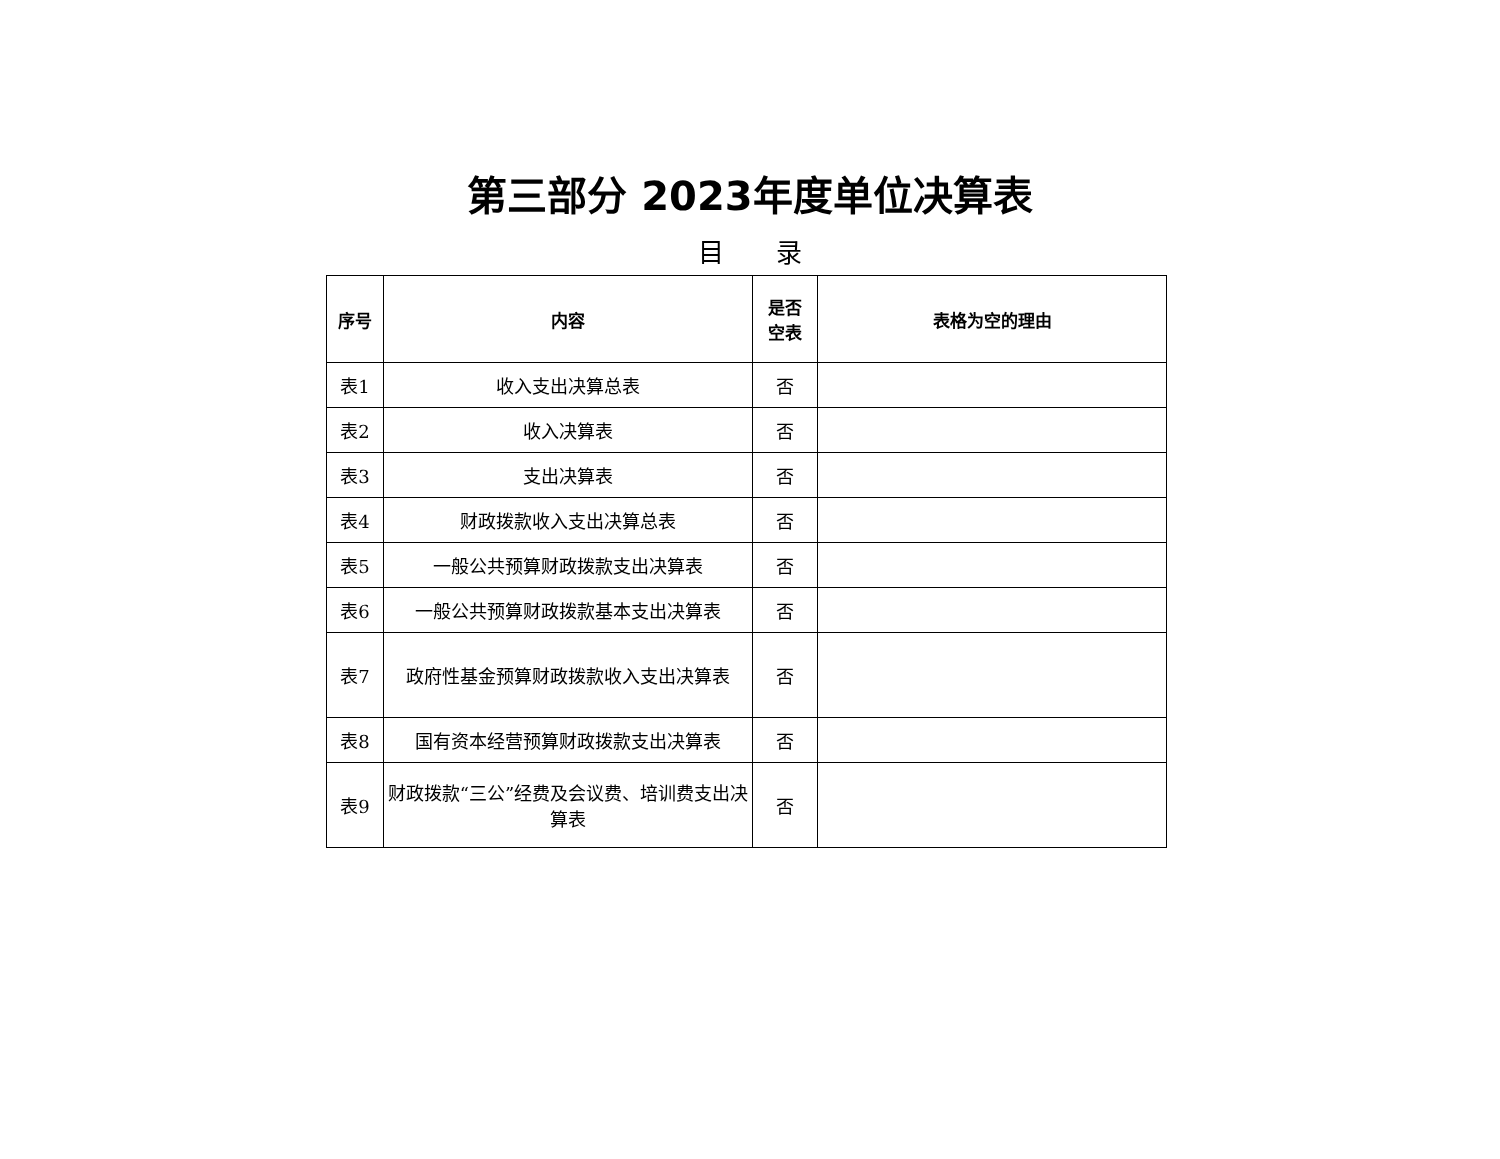第三部分 2023年度单位决算表
目　　录
| 序号 | 内容 | 是否 空表 | 表格为空的理由 |
| --- | --- | --- | --- |
| 表1 | 收入支出决算总表 | 否 | |
| 表2 | 收入决算表 | 否 | |
| 表3 | 支出决算表 | 否 | |
| 表4 | 财政拨款收入支出决算总表 | 否 | |
| 表5 | 一般公共预算财政拨款支出决算表 | 否 | |
| 表6 | 一般公共预算财政拨款基本支出决算表 | 否 | |
| 表7 | 政府性基金预算财政拨款收入支出决算表 | 否 | |
| 表8 | 国有资本经营预算财政拨款支出决算表 | 否 | |
| 表9 | 财政拨款“三公”经费及会议费、培训费支出决算表 | 否 | |